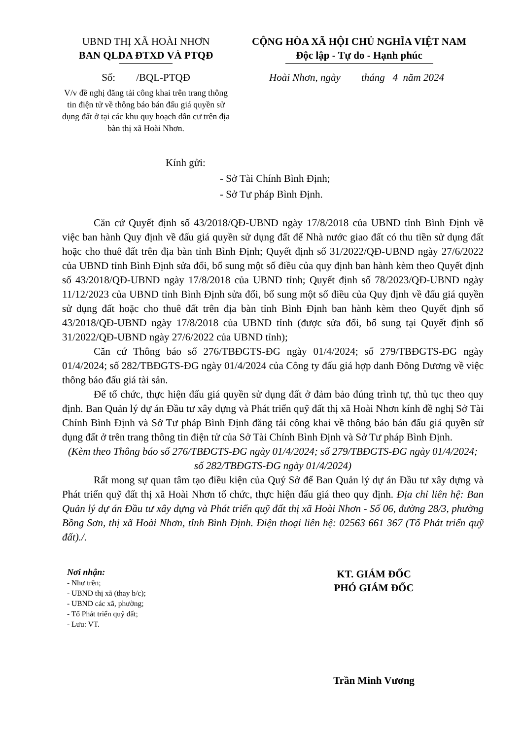UBND THỊ XÃ HOÀI NHƠN
BAN QLDA ĐTXD VÀ PTQĐ
CỘNG HÒA XÃ HỘI CHỦ NGHĨA VIỆT NAM
Độc lập - Tự do - Hạnh phúc
Số: /BQL-PTQĐ Hoài Nhơn, ngày tháng 4 năm 2024
V/v đề nghị đăng tải công khai trên trang thông tin điện tử về thông báo bán đấu giá quyền sử dụng đất ở tại các khu quy hoạch dân cư trên địa bàn thị xã Hoài Nhơn.
Kính gửi:
- Sở Tài Chính Bình Định;
- Sở Tư pháp Bình Định.
Căn cứ Quyết định số 43/2018/QĐ-UBND ngày 17/8/2018 của UBND tỉnh Bình Định về việc ban hành Quy định về đấu giá quyền sử dụng đất để Nhà nước giao đất có thu tiền sử dụng đất hoặc cho thuê đất trên địa bàn tỉnh Bình Định; Quyết định số 31/2022/QĐ-UBND ngày 27/6/2022 của UBND tỉnh Bình Định sửa đổi, bổ sung một số điều của quy định ban hành kèm theo Quyết định số 43/2018/QĐ-UBND ngày 17/8/2018 của UBND tỉnh; Quyết định số 78/2023/QĐ-UBND ngày 11/12/2023 của UBND tỉnh Bình Định sửa đổi, bổ sung một số điều của Quy định về đấu giá quyền sử dụng đất hoặc cho thuê đất trên địa bàn tỉnh Bình Định ban hành kèm theo Quyết định số 43/2018/QĐ-UBND ngày 17/8/2018 của UBND tỉnh (được sửa đổi, bổ sung tại Quyết định số 31/2022/QĐ-UBND ngày 27/6/2022 của UBND tỉnh);
Căn cứ Thông báo số 276/TBĐGTS-ĐG ngày 01/4/2024; số 279/TBĐGTS-ĐG ngày 01/4/2024; số 282/TBĐGTS-ĐG ngày 01/4/2024 của Công ty đấu giá hợp danh Đông Dương về việc thông báo đấu giá tài sản.
Để tổ chức, thực hiện đấu giá quyền sử dụng đất ở đảm bảo đúng trình tự, thủ tục theo quy định. Ban Quản lý dự án Đầu tư xây dựng và Phát triển quỹ đất thị xã Hoài Nhơn kính đề nghị Sở Tài Chính Bình Định và Sở Tư pháp Bình Định đăng tải công khai về thông báo bán đấu giá quyền sử dụng đất ở trên trang thông tin điện tử của Sở Tài Chính Bình Định và Sở Tư pháp Bình Định.
(Kèm theo Thông báo số 276/TBĐGTS-ĐG ngày 01/4/2024; số 279/TBĐGTS-ĐG ngày 01/4/2024; số 282/TBĐGTS-ĐG ngày 01/4/2024)
Rất mong sự quan tâm tạo điều kiện của Quý Sở để Ban Quản lý dự án Đầu tư xây dựng và Phát triển quỹ đất thị xã Hoài Nhơn tổ chức, thực hiện đấu giá theo quy định. Địa chỉ liên hệ: Ban Quản lý dự án Đầu tư xây dựng và Phát triển quỹ đất thị xã Hoài Nhơn - Số 06, đường 28/3, phường Bồng Sơn, thị xã Hoài Nhơn, tỉnh Bình Định. Điện thoại liên hệ: 02563 661 367 (Tổ Phát triển quỹ đất)./.
Nơi nhận:
- Như trên;
- UBND thị xã (thay b/c);
- UBND các xã, phường;
- Tổ Phát triển quỹ đất;
- Lưu: VT.
KT. GIÁM ĐỐC
PHÓ GIÁM ĐỐC
Trần Minh Vương